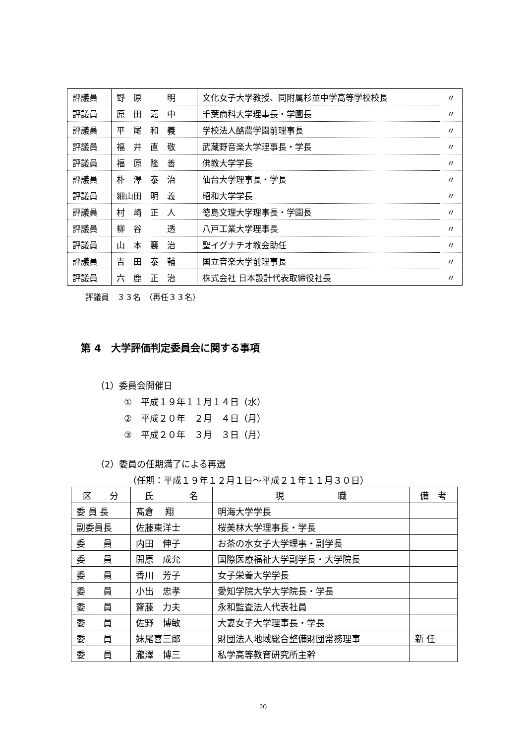| 評議員 | 野 原 明 | 文化女子大学教授、同附属杉並中学高等学校校長 | 〃 |
| 評議員 | 原 田 嘉 中 | 千葉商科大学理事長・学園長 | 〃 |
| 評議員 | 平 尾 和 義 | 学校法人酪農学園前理事長 | 〃 |
| 評議員 | 福 井 直 敬 | 武蔵野音楽大学理事長・学長 | 〃 |
| 評議員 | 福 原 隆 善 | 佛教大学学長 | 〃 |
| 評議員 | 朴 澤 泰 治 | 仙台大学理事長・学長 | 〃 |
| 評議員 | 細山田 明 義 | 昭和大学学長 | 〃 |
| 評議員 | 村 崎 正 人 | 徳島文理大学理事長・学園長 | 〃 |
| 評議員 | 柳 谷 透 | 八戸工業大学理事長 | 〃 |
| 評議員 | 山 本 襄 治 | 聖イグナチオ教会助任 | 〃 |
| 評議員 | 吉 田 泰 輔 | 国立音楽大学前理事長 | 〃 |
| 評議員 | 六 鹿 正 治 | 株式会社 日本設計代表取締役社長 | 〃 |
評議員　３３名　（再任３３名）
第 4　大学評価判定委員会に関する事項
（1）委員会開催日
①　平成１９年１１月１４日（水）
②　平成２０年　２月　４日（月）
③　平成２０年　３月　３日（月）
（2）委員の任期満了による再選
（任期：平成１９年１２月１日～平成２１年１１月３０日）
| 区 分 | 氏 名 | 現 職 | 備 考 |
| --- | --- | --- | --- |
| 委 員 長 | 髙倉 翔 | 明海大学学長 | |
| 副委員長 | 佐藤東洋士 | 桜美林大学理事長・学長 | |
| 委 員 | 内田 伸子 | お茶の水女子大学理事・副学長 | |
| 委 員 | 開原 成允 | 国際医療福祉大学副学長・大学院長 | |
| 委 員 | 香川 芳子 | 女子栄養大学学長 | |
| 委 員 | 小出 忠孝 | 愛知学院大学大学院長・学長 | |
| 委 員 | 齋藤 力夫 | 永和監査法人代表社員 | |
| 委 員 | 佐野 博敏 | 大妻女子大学理事長・学長 | |
| 委 員 | 妹尾喜三郎 | 財団法人地域総合整備財団常務理事 | 新 任 |
| 委 員 | 瀧澤 博三 | 私学高等教育研究所主幹 | |
20